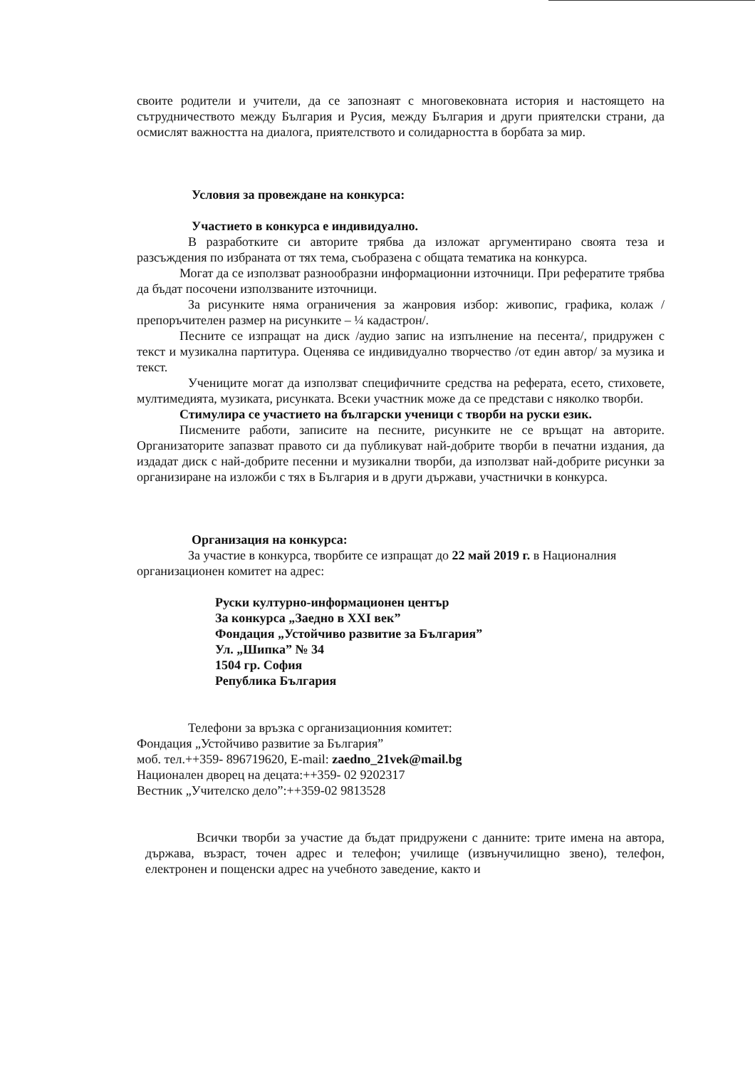своите родители и учители, да се запознаят с многовековната история и настоящето на сътрудничеството между България и Русия, между България и други приятелски страни, да осмислят важността на диалога, приятелството и солидарността в борбата за мир.
Условия за провеждане на конкурса:
Участието в конкурса е индивидуално.
В разработките си авторите трябва да изложат аргументирано своята теза и разсъждения по избраната от тях тема, съобразена с общата тематика на конкурса.
Могат да се използват разнообразни информационни източници. При рефератите трябва да бъдат посочени използваните източници.
За рисунките няма ограничения за жанровия избор: живопис, графика, колаж /препоръчителен размер на рисунките – ¼ кадастрон/.
Песните се изпращат на диск /аудио запис на изпълнение на песента/, придружен с текст и музикална партитура. Оценява се индивидуално творчество /от един автор/ за музика и текст.
Учениците могат да използват специфичните средства на реферата, есето, стиховете, мултимедията, музиката, рисунката. Всеки участник може да се представи с няколко творби.
Стимулира се участието на български ученици с творби на руски език.
Писмените работи, записите на песните, рисунките не се връщат на авторите. Организаторите запазват правото си да публикуват най-добрите творби в печатни издания, да издадат диск с най-добрите песенни и музикални творби, да използват най-добрите рисунки за организиране на изложби с тях в България и в други държави, участнички в конкурса.
Организация на конкурса:
За участие в конкурса, творбите се изпращат до 22 май 2019 г. в Националния организационен комитет на адрес:
Руски културно-информационен център
За конкурса „Заедно в XXI век”
Фондация „Устойчиво развитие за България”
Ул. „Шипка” № 34
1504 гр. София
Република България
Телефони за връзка с организационния комитет:
Фондация „Устойчиво развитие за България”
моб. тел.++359- 896719620, E-mail: zaedno_21vek@mail.bg
Национален дворец на децата:++359- 02 9202317
Вестник „Учителско дело”:++359-02 9813528
Всички творби за участие да бъдат придружени с данните: трите имена на автора, държава, възраст, точен адрес и телефон; училище (извънучилищно звено), телефон, електронен и пощенски адрес на учебното заведение, както и